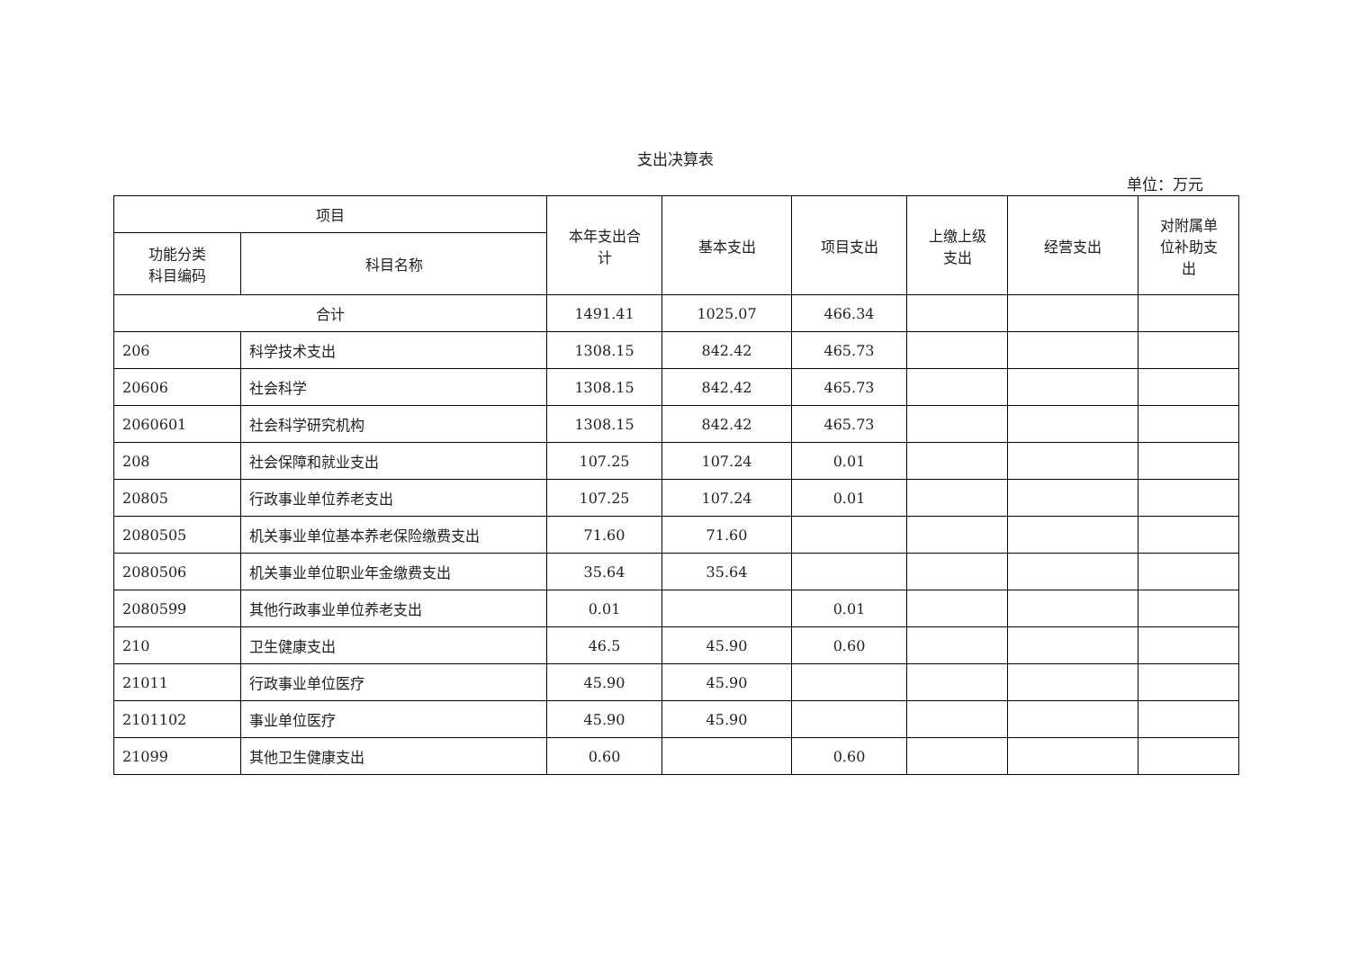支出决算表
单位：万元
| 项目 | | 本年支出合 计 | 基本支出 | 项目支出 | 上缴上级 支出 | 经营支出 | 对附属单 位补助支 出 |
| --- | --- | --- | --- | --- | --- | --- | --- |
| 功能分类 科目编码 | 科目名称 | | | | | | |
| 合计 | | 1491.41 | 1025.07 | 466.34 | | | |
| 206 | 科学技术支出 | 1308.15 | 842.42 | 465.73 | | | |
| 20606 | 社会科学 | 1308.15 | 842.42 | 465.73 | | | |
| 2060601 | 社会科学研究机构 | 1308.15 | 842.42 | 465.73 | | | |
| 208 | 社会保障和就业支出 | 107.25 | 107.24 | 0.01 | | | |
| 20805 | 行政事业单位养老支出 | 107.25 | 107.24 | 0.01 | | | |
| 2080505 | 机关事业单位基本养老保险缴费支出 | 71.60 | 71.60 | | | | |
| 2080506 | 机关事业单位职业年金缴费支出 | 35.64 | 35.64 | | | | |
| 2080599 | 其他行政事业单位养老支出 | 0.01 | | 0.01 | | | |
| 210 | 卫生健康支出 | 46.5 | 45.90 | 0.60 | | | |
| 21011 | 行政事业单位医疗 | 45.90 | 45.90 | | | | |
| 2101102 | 事业单位医疗 | 45.90 | 45.90 | | | | |
| 21099 | 其他卫生健康支出 | 0.60 | | 0.60 | | | |